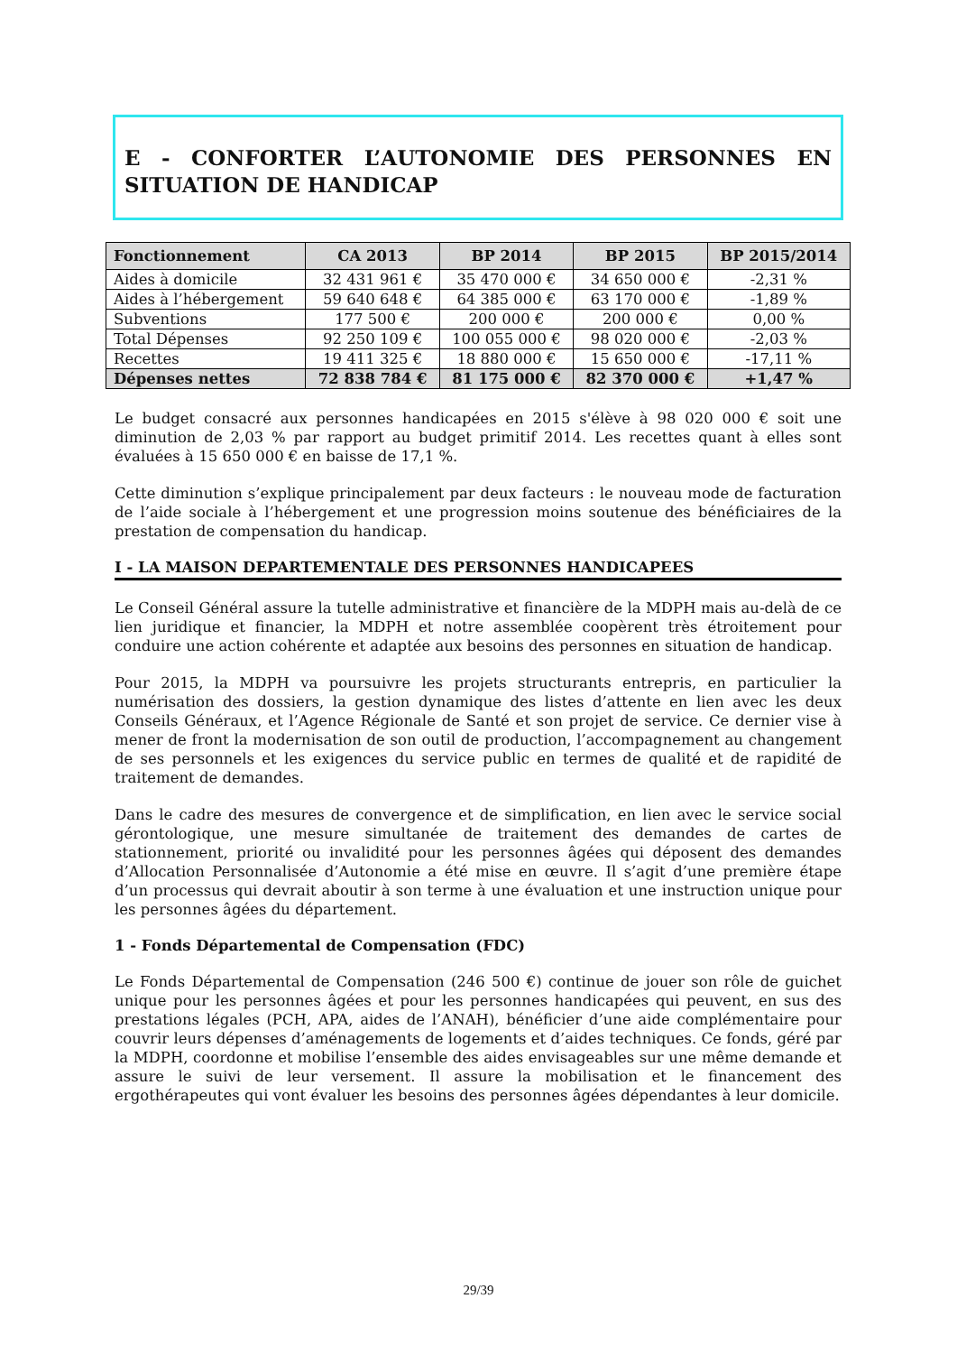E - CONFORTER L’AUTONOMIE DES PERSONNES EN SITUATION DE HANDICAP
| Fonctionnement | CA 2013 | BP 2014 | BP 2015 | BP 2015/2014 |
| --- | --- | --- | --- | --- |
| Aides à domicile | 32 431 961 € | 35 470 000 € | 34 650 000 € | -2,31 % |
| Aides à l’hébergement | 59 640 648 € | 64 385 000 € | 63 170 000 € | -1,89 % |
| Subventions | 177 500 € | 200 000 € | 200 000 € | 0,00 % |
| Total Dépenses | 92 250 109 € | 100 055 000 € | 98 020 000 € | -2,03 % |
| Recettes | 19 411 325 € | 18 880 000 € | 15 650 000 € | -17,11 % |
| Dépenses nettes | 72 838 784 € | 81 175 000 € | 82 370 000 € | +1,47 % |
Le budget consacré aux personnes handicapées en 2015 s'élève à 98 020 000 € soit une diminution de 2,03 % par rapport au budget primitif 2014. Les recettes quant à elles sont évaluées à 15 650 000 € en baisse de 17,1 %.
Cette diminution s’explique principalement par deux facteurs : le nouveau mode de facturation de l’aide sociale à l’hébergement et une progression moins soutenue des bénéficiaires de la prestation de compensation du handicap.
I - LA MAISON DEPARTEMENTALE DES PERSONNES HANDICAPEES
Le Conseil Général assure la tutelle administrative et financière de la MDPH mais au-delà de ce lien juridique et financier, la MDPH et notre assemblée coopèrent très étroitement pour conduire une action cohérente et adaptée aux besoins des personnes en situation de handicap.
Pour 2015, la MDPH va poursuivre les projets structurants entrepris, en particulier la numérisation des dossiers, la gestion dynamique des listes d’attente en lien avec les deux Conseils Généraux, et l’Agence Régionale de Santé et son projet de service. Ce dernier vise à mener de front la modernisation de son outil de production, l’accompagnement au changement de ses personnels et les exigences du service public en termes de qualité et de rapidité de traitement de demandes.
Dans le cadre des mesures de convergence et de simplification, en lien avec le service social gérontologique, une mesure simultanée de traitement des demandes de cartes de stationnement, priorité ou invalidité pour les personnes âgées qui déposent des demandes d’Allocation Personnalisée d’Autonomie a été mise en œuvre. Il s’agit d’une première étape d’un processus qui devrait aboutir à son terme à une évaluation et une instruction unique pour les personnes âgées du département.
1 - Fonds Départemental de Compensation (FDC)
Le Fonds Départemental de Compensation (246 500 €) continue de jouer son rôle de guichet unique pour les personnes âgées et pour les personnes handicapées qui peuvent, en sus des prestations légales (PCH, APA, aides de l’ANAH), bénéficier d’une aide complémentaire pour couvrir leurs dépenses d’aménagements de logements et d’aides techniques. Ce fonds, géré par la MDPH, coordonne et mobilise l’ensemble des aides envisageables sur une même demande et assure le suivi de leur versement. Il assure la mobilisation et le financement des ergothérapeutes qui vont évaluer les besoins des personnes âgées dépendantes à leur domicile.
29/39